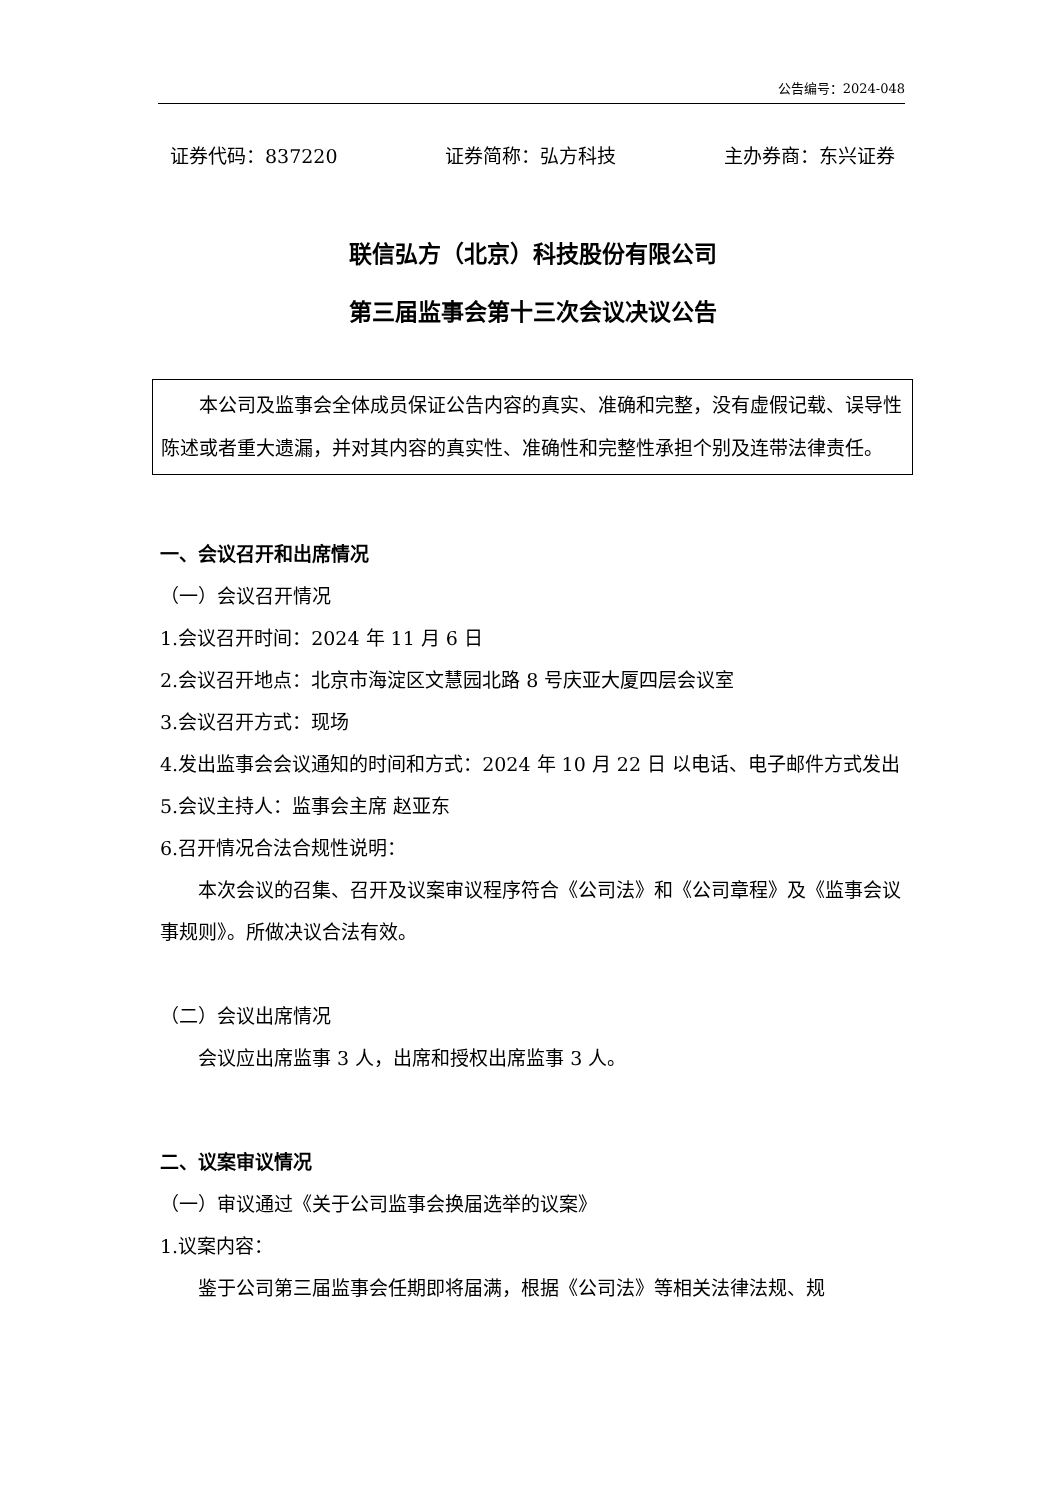公告编号：2024-048
证券代码：837220 证券简称：弘方科技 主办券商：东兴证券
联信弘方（北京）科技股份有限公司
第三届监事会第十三次会议决议公告
本公司及监事会全体成员保证公告内容的真实、准确和完整，没有虚假记载、误导性陈述或者重大遗漏，并对其内容的真实性、准确性和完整性承担个别及连带法律责任。
一、会议召开和出席情况
（一）会议召开情况
1.会议召开时间：2024 年 11 月 6 日
2.会议召开地点：北京市海淀区文慧园北路 8 号庆亚大厦四层会议室
3.会议召开方式：现场
4.发出监事会会议通知的时间和方式：2024 年 10 月 22 日 以电话、电子邮件方式发出
5.会议主持人：监事会主席 赵亚东
6.召开情况合法合规性说明：
本次会议的召集、召开及议案审议程序符合《公司法》和《公司章程》及《监事会议事规则》。所做决议合法有效。
（二）会议出席情况
会议应出席监事 3 人，出席和授权出席监事 3 人。
二、议案审议情况
（一）审议通过《关于公司监事会换届选举的议案》
1.议案内容：
鉴于公司第三届监事会任期即将届满，根据《公司法》等相关法律法规、规